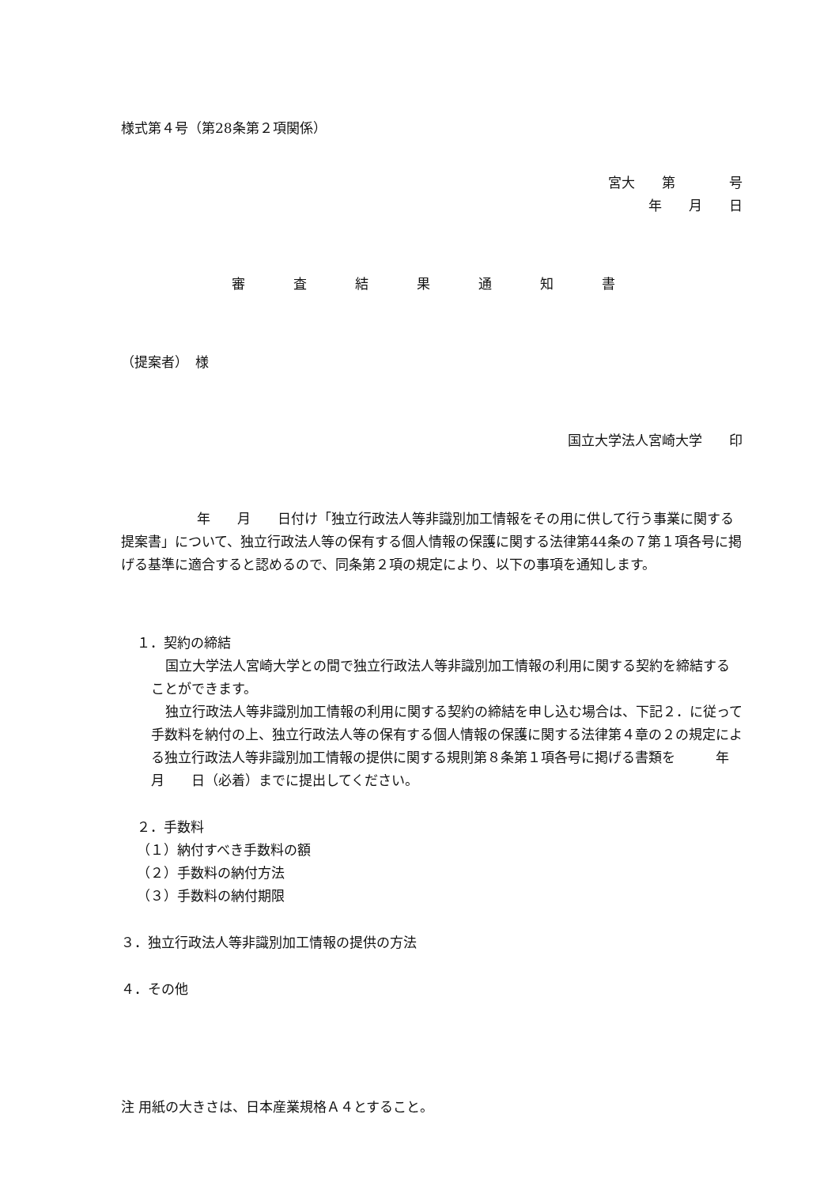様式第４号（第28条第２項関係）
宮大　　第　　　　号
年　　月　　日
審　査　結　果　通　知　書
（提案者）　様
国立大学法人宮崎大学　　印
年　　月　　日付け「独立行政法人等非識別加工情報をその用に供して行う事業に関する提案書」について、独立行政法人等の保有する個人情報の保護に関する法律第44条の７第１項各号に掲げる基準に適合すると認めるので、同条第２項の規定により、以下の事項を通知します。
１．契約の締結
国立大学法人宮崎大学との間で独立行政法人等非識別加工情報の利用に関する契約を締結することができます。
独立行政法人等非識別加工情報の利用に関する契約の締結を申し込む場合は、下記２．に従って手数料を納付の上、独立行政法人等の保有する個人情報の保護に関する法律第４章の２の規定による独立行政法人等非識別加工情報の提供に関する規則第８条第１項各号に掲げる書類を　　　年　　月　　日（必着）までに提出してください。
２．手数料
（１）納付すべき手数料の額
（２）手数料の納付方法
（３）手数料の納付期限
３．独立行政法人等非識別加工情報の提供の方法
４．その他
注 用紙の大きさは、日本産業規格Ａ４とすること。